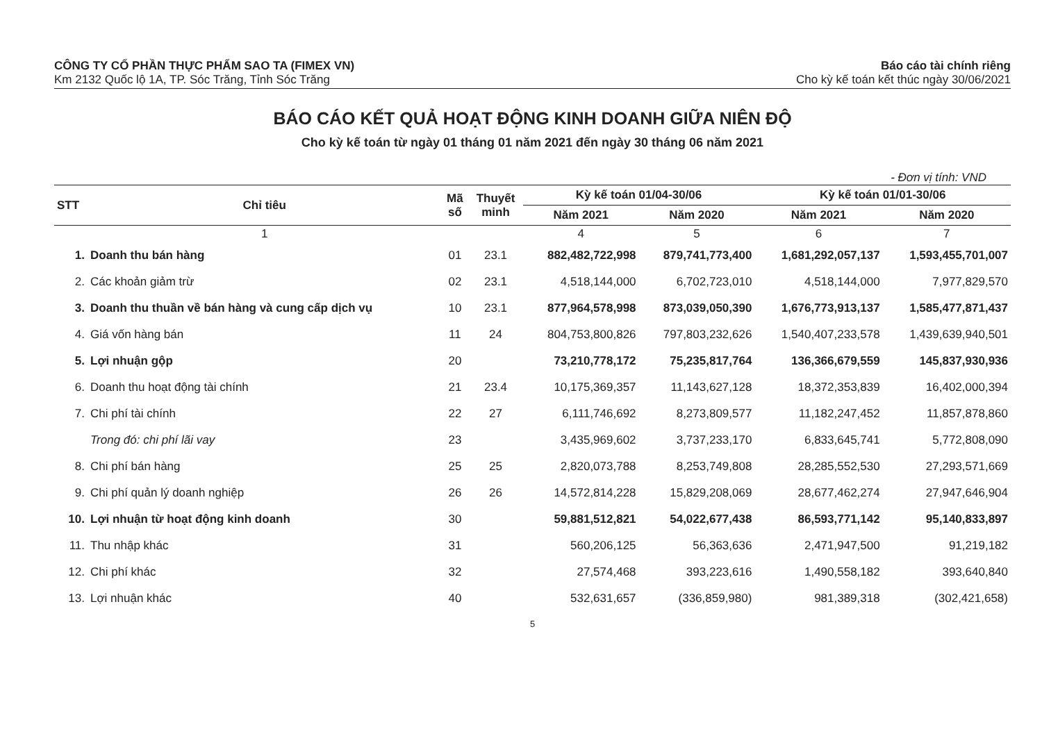CÔNG TY CỔ PHẦN THỰC PHẨM SAO TA (FIMEX VN)
Km 2132 Quốc lộ 1A, TP. Sóc Trăng, Tỉnh Sóc Trăng
Báo cáo tài chính riêng
Cho kỳ kế toán kết thúc ngày 30/06/2021
BÁO CÁO KẾT QUẢ HOẠT ĐỘNG KINH DOANH GIỮA NIÊN ĐỘ
Cho kỳ kế toán từ ngày 01 tháng 01 năm 2021 đến ngày 30 tháng 06 năm 2021
- Đơn vị tính: VND
| STT | Chỉ tiêu | Mã số | Thuyết minh | Kỳ kế toán 01/04-30/06 | | Kỳ kế toán 01/01-30/06 | |
| --- | --- | --- | --- | --- | --- | --- | --- |
| | | | | Năm 2021 | Năm 2020 | Năm 2021 | Năm 2020 |
| | 1 | | | 4 | 5 | 6 | 7 |
| 1. | Doanh thu bán hàng | 01 | 23.1 | 882,482,722,998 | 879,741,773,400 | 1,681,292,057,137 | 1,593,455,701,007 |
| 2. | Các khoản giảm trừ | 02 | 23.1 | 4,518,144,000 | 6,702,723,010 | 4,518,144,000 | 7,977,829,570 |
| 3. | Doanh thu thuần về bán hàng và cung cấp dịch vụ | 10 | 23.1 | 877,964,578,998 | 873,039,050,390 | 1,676,773,913,137 | 1,585,477,871,437 |
| 4. | Giá vốn hàng bán | 11 | 24 | 804,753,800,826 | 797,803,232,626 | 1,540,407,233,578 | 1,439,639,940,501 |
| 5. | Lợi nhuận gộp | 20 | | 73,210,778,172 | 75,235,817,764 | 136,366,679,559 | 145,837,930,936 |
| 6. | Doanh thu hoạt động tài chính | 21 | 23.4 | 10,175,369,357 | 11,143,627,128 | 18,372,353,839 | 16,402,000,394 |
| 7. | Chi phí tài chính | 22 | 27 | 6,111,746,692 | 8,273,809,577 | 11,182,247,452 | 11,857,878,860 |
| | Trong đó: chi phí lãi vay | 23 | | 3,435,969,602 | 3,737,233,170 | 6,833,645,741 | 5,772,808,090 |
| 8. | Chi phí bán hàng | 25 | 25 | 2,820,073,788 | 8,253,749,808 | 28,285,552,530 | 27,293,571,669 |
| 9. | Chi phí quản lý doanh nghiệp | 26 | 26 | 14,572,814,228 | 15,829,208,069 | 28,677,462,274 | 27,947,646,904 |
| 10. | Lợi nhuận từ hoạt động kinh doanh | 30 | | 59,881,512,821 | 54,022,677,438 | 86,593,771,142 | 95,140,833,897 |
| 11. | Thu nhập khác | 31 | | 560,206,125 | 56,363,636 | 2,471,947,500 | 91,219,182 |
| 12. | Chi phí khác | 32 | | 27,574,468 | 393,223,616 | 1,490,558,182 | 393,640,840 |
| 13. | Lợi nhuận khác | 40 | | 532,631,657 | (336,859,980) | 981,389,318 | (302,421,658) |
5